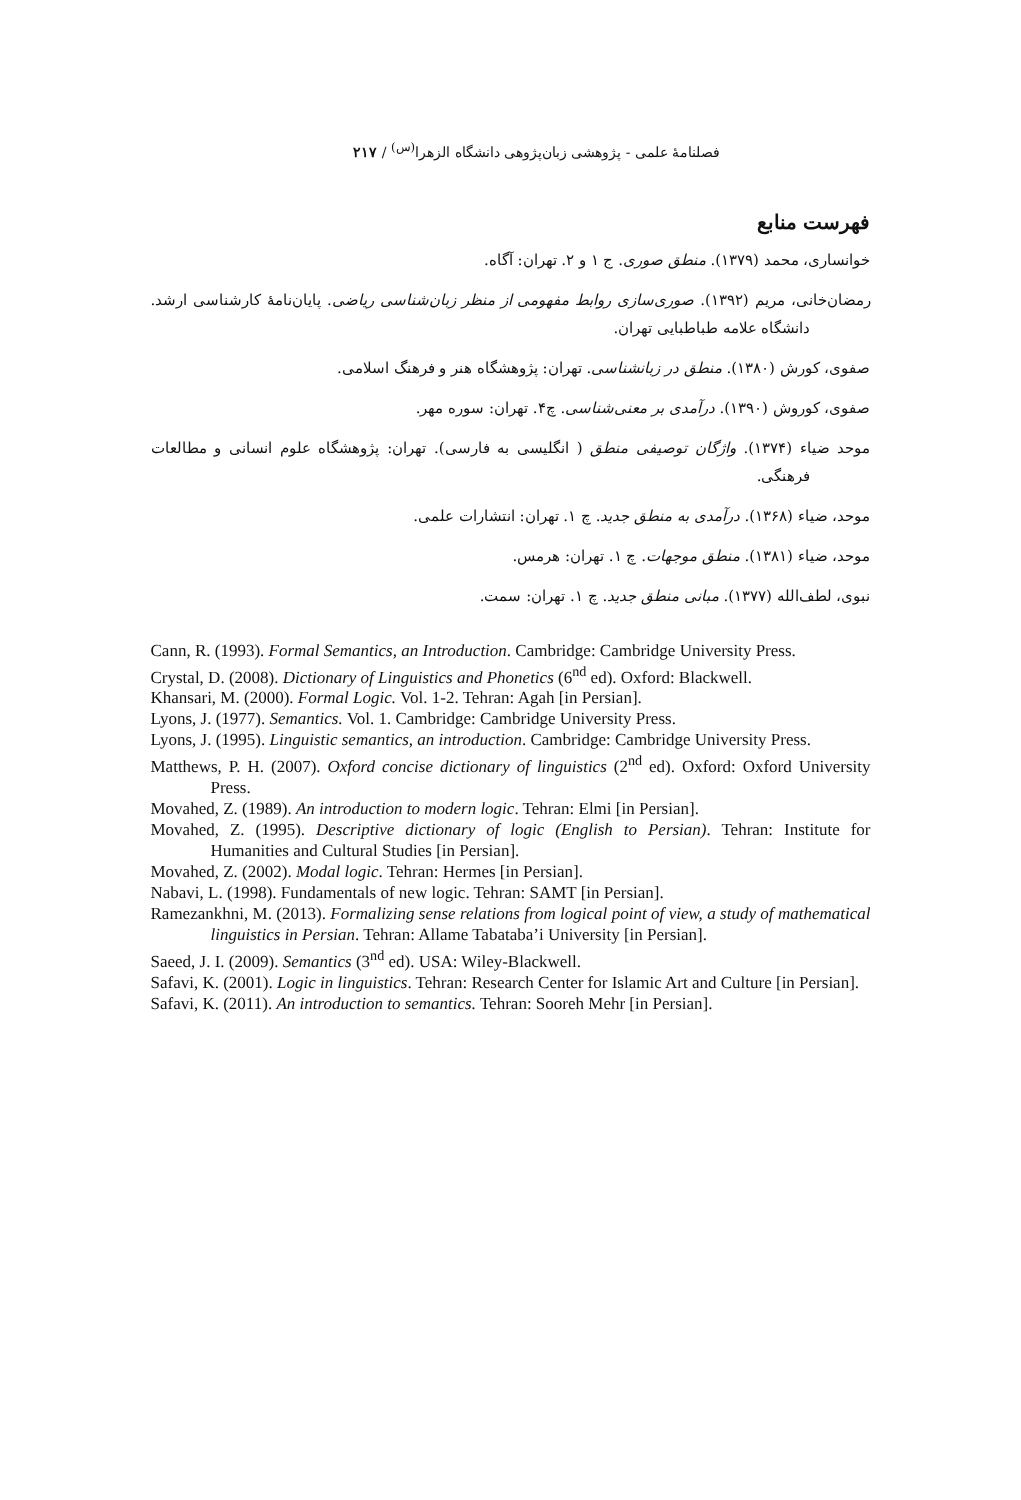فصلنامهٔ علمی - پژوهشی زبان‌پژوهی دانشگاه الزهرا<sup>(س)</sup> / ۲۱۷
فهرست منابع
خوانساری، محمد (۱۳۷۹). منطق صوری. ج ۱ و ۲. تهران: آگاه.
رمضان‌خانی، مریم (۱۳۹۲). صوری‌سازی روابط مفهومی از منظر زبان‌شناسی ریاضی. پایان‌نامهٔ کارشناسی ارشد. دانشگاه علامه طباطبایی تهران.
صفوی، کورش (۱۳۸۰). منطق در زبانشناسی. تهران: پژوهشگاه هنر و فرهنگ اسلامی.
صفوی، کوروش (۱۳۹۰). درآمدی بر معنی‌شناسی. چ۴. تهران: سوره مهر.
موحد ضیاء (۱۳۷۴). واژگان توصیفی منطق ( انگلیسی به فارسی). تهران: پژوهشگاه علوم انسانی و مطالعات فرهنگی.
موحد، ضیاء (۱۳۶۸). درآمدی به منطق جدید. چ ۱. تهران: انتشارات علمی.
موحد، ضیاء (۱۳۸۱). منطق موجهات. چ ۱. تهران: هرمس.
نبوی، لطف‌الله (۱۳۷۷). مبانی منطق جدید. چ ۱. تهران: سمت.
Cann, R. (1993). Formal Semantics, an Introduction. Cambridge: Cambridge University Press.
Crystal, D. (2008). Dictionary of Linguistics and Phonetics (6<sup>nd</sup> ed). Oxford: Blackwell.
Khansari, M. (2000). Formal Logic. Vol. 1-2. Tehran: Agah [in Persian].
Lyons, J. (1977). Semantics. Vol. 1. Cambridge: Cambridge University Press.
Lyons, J. (1995). Linguistic semantics, an introduction. Cambridge: Cambridge University Press.
Matthews, P. H. (2007). Oxford concise dictionary of linguistics (2<sup>nd</sup> ed). Oxford: Oxford University Press.
Movahed, Z. (1989). An introduction to modern logic. Tehran: Elmi [in Persian].
Movahed, Z. (1995). Descriptive dictionary of logic (English to Persian). Tehran: Institute for Humanities and Cultural Studies [in Persian].
Movahed, Z. (2002). Modal logic. Tehran: Hermes [in Persian].
Nabavi, L. (1998). Fundamentals of new logic. Tehran: SAMT [in Persian].
Ramezankhni, M. (2013). Formalizing sense relations from logical point of view, a study of mathematical linguistics in Persian. Tehran: Allame Tabataba’i University [in Persian].
Saeed, J. I. (2009). Semantics (3<sup>nd</sup> ed). USA: Wiley-Blackwell.
Safavi, K. (2001). Logic in linguistics. Tehran: Research Center for Islamic Art and Culture [in Persian].
Safavi, K. (2011). An introduction to semantics. Tehran: Sooreh Mehr [in Persian].